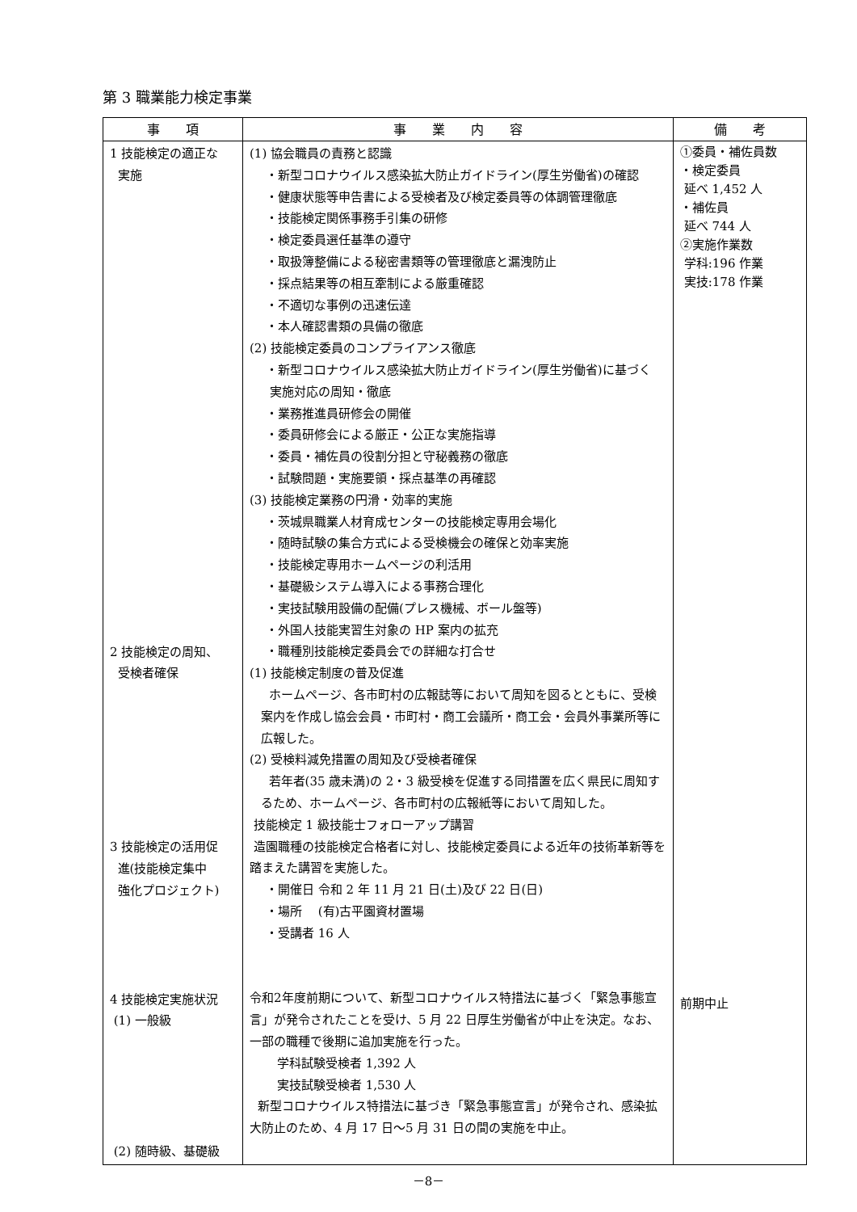第 3 職業能力検定事業
| 事 項 | 事 業 内 容 | 備 考 |
| --- | --- | --- |
| 1 技能検定の適正な 実施 2 技能検定の周知、 受検者確保 3 技能検定の活用促 進(技能検定集中 強化プロジェクト) 4 技能検定実施状況 (1) 一般級 (2) 随時級、基礎級 | (1) 協会職員の責務と認識 ・新型コロナウイルス感染拡大防止ガイドライン(厚生労働省)の確認 ・健康状態等申告書による受検者及び検定委員等の体調管理徹底 ・技能検定関係事務手引集の研修 ・検定委員選任基準の遵守 ・取扱簿整備による秘密書類等の管理徹底と漏洩防止 ・採点結果等の相互牽制による厳重確認 ・不適切な事例の迅速伝達 ・本人確認書類の具備の徹底 (2) 技能検定委員のコンプライアンス徹底 ・新型コロナウイルス感染拡大防止ガイドライン(厚生労働省)に基づく 実施対応の周知・徹底 ・業務推進員研修会の開催 ・委員研修会による厳正・公正な実施指導 ・委員・補佐員の役割分担と守秘義務の徹底 ・試験問題・実施要領・採点基準の再確認 (3) 技能検定業務の円滑・効率的実施 ・茨城県職業人材育成センターの技能検定専用会場化 ・随時試験の集合方式による受検機会の確保と効率実施 ・技能検定専用ホームページの利活用 ・基礎級システム導入による事務合理化 ・実技試験用設備の配備(プレス機械、ボール盤等) ・外国人技能実習生対象の HP 案内の拡充 ・職種別技能検定委員会での詳細な打合せ (1) 技能検定制度の普及促進 ホームページ、各市町村の広報誌等において周知を図るとともに、受検案内を作成し協会会員・市町村・商工会議所・商工会・会員外事業所等に広報した。 (2) 受検料減免措置の周知及び受検者確保 若年者(35 歳未満)の 2・3 級受検を促進する同措置を広く県民に周知するため、ホームページ、各市町村の広報紙等において周知した。 技能検定 1 級技能士フォローアップ講習 造園職種の技能検定合格者に対し、技能検定委員による近年の技術革新等を踏まえた講習を実施した。 ・開催日 令和 2 年 11 月 21 日(土)及び 22 日(日) ・場所 (有)古平園資材置場 ・受講者 16 人 令和2年度前期について、新型コロナウイルス特措法に基づく「緊急事態宣言」が発令されたことを受け、5 月 22 日厚生労働省が中止を決定。なお、一部の職種で後期に追加実施を行った。 学科試験受検者 1,392 人 実技試験受検者 1,530 人 新型コロナウイルス特措法に基づき「緊急事態宣言」が発令され、感染拡大防止のため、4 月 17 日～5 月 31 日の間の実施を中止。 | ①委員・補佐員数 ・検定委員 延べ 1,452 人 ・補佐員 延べ 744 人 ②実施作業数 学科:196 作業 実技:178 作業 前期中止 |
－8－